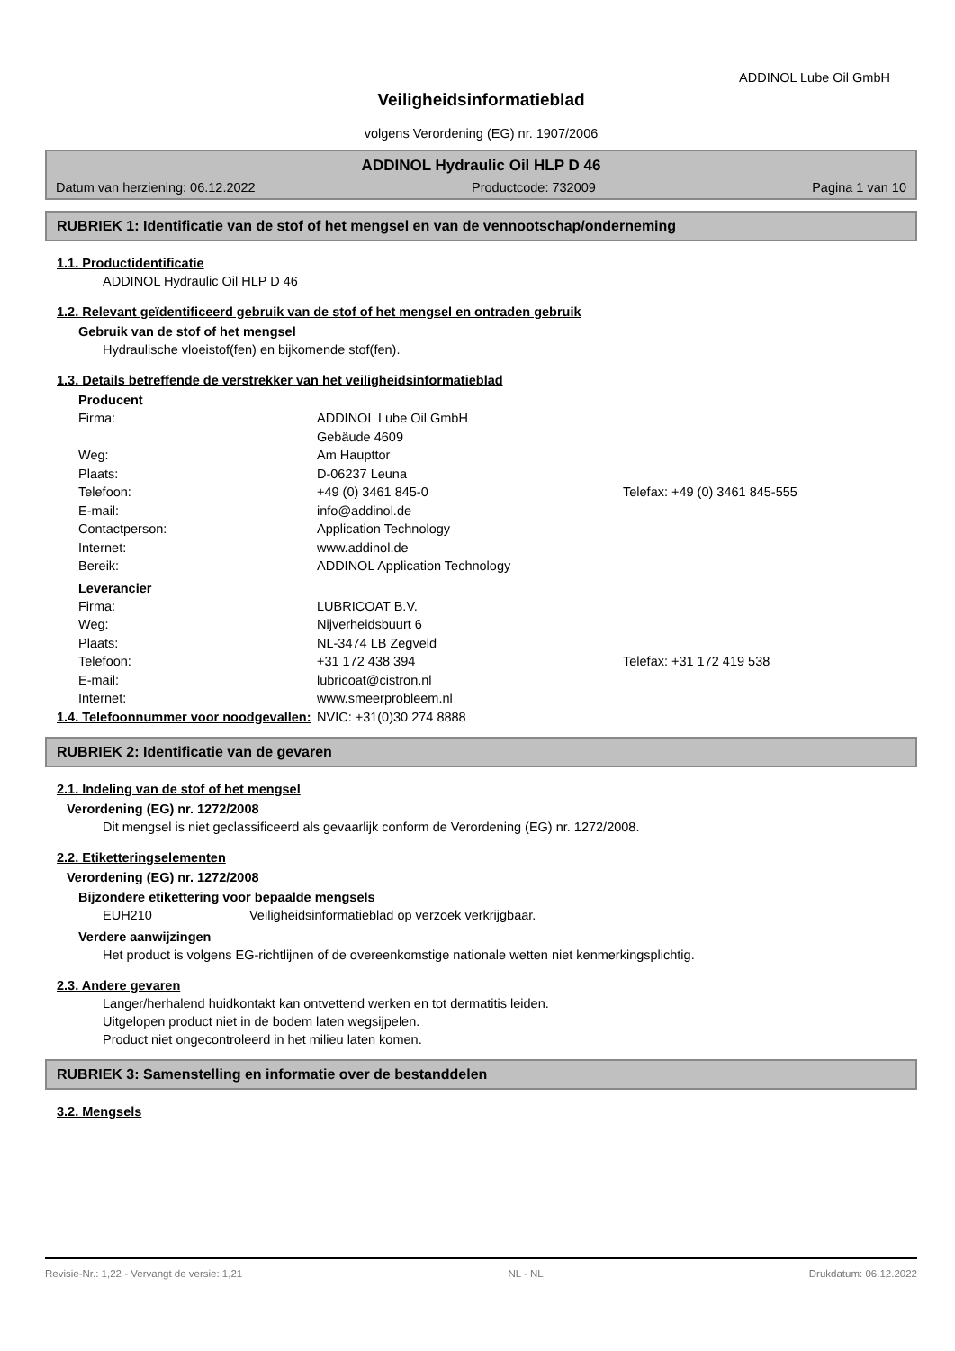ADDINOL Lube Oil GmbH
Veiligheidsinformatieblad
volgens Verordening (EG) nr. 1907/2006
ADDINOL Hydraulic Oil HLP D 46
Datum van herziening: 06.12.2022 Productcode: 732009 Pagina 1 van 10
RUBRIEK 1: Identificatie van de stof of het mengsel en van de vennootschap/onderneming
1.1. Productidentificatie
ADDINOL Hydraulic Oil HLP D 46
1.2. Relevant geïdentificeerd gebruik van de stof of het mengsel en ontraden gebruik
Gebruik van de stof of het mengsel
Hydraulische vloeistof(fen) en bijkomende stof(fen).
1.3. Details betreffende de verstrekker van het veiligheidsinformatieblad
Producent
Firma: ADDINOL Lube Oil GmbH
Gebäude 4609
Weg: Am Haupttor
Plaats: D-06237 Leuna
Telefoon: +49 (0) 3461 845-0 Telefax: +49 (0) 3461 845-555
E-mail: info@addinol.de
Contactperson: Application Technology
Internet: www.addinol.de
Bereik: ADDINOL Application Technology
Leverancier
Firma: LUBRICOAT B.V.
Weg: Nijverheidsbuurt 6
Plaats: NL-3474 LB Zegveld
Telefoon: +31 172 438 394 Telefax: +31 172 419 538
E-mail: lubricoat@cistron.nl
Internet: www.smeerprobleem.nl
1.4. Telefoonnummer voor noodgevallen: NVIC: +31(0)30 274 8888
RUBRIEK 2: Identificatie van de gevaren
2.1. Indeling van de stof of het mengsel
Verordening (EG) nr. 1272/2008
Dit mengsel is niet geclassificeerd als gevaarlijk conform de Verordening (EG) nr. 1272/2008.
2.2. Etiketteringselementen
Verordening (EG) nr. 1272/2008
Bijzondere etikettering voor bepaalde mengsels
EUH210 Veiligheidsinformatieblad op verzoek verkrijgbaar.
Verdere aanwijzingen
Het product is volgens EG-richtlijnen of de overeenkomstige nationale wetten niet kenmerkingsplichtig.
2.3. Andere gevaren
Langer/herhalend huidkontakt kan ontvettend werken en tot dermatitis leiden.
Uitgelopen product niet in de bodem laten wegsijpelen.
Product niet ongecontroleerd in het milieu laten komen.
RUBRIEK 3: Samenstelling en informatie over de bestanddelen
3.2. Mengsels
Revisie-Nr.: 1,22 - Vervangt de versie: 1,21 NL - NL Drukdatum: 06.12.2022